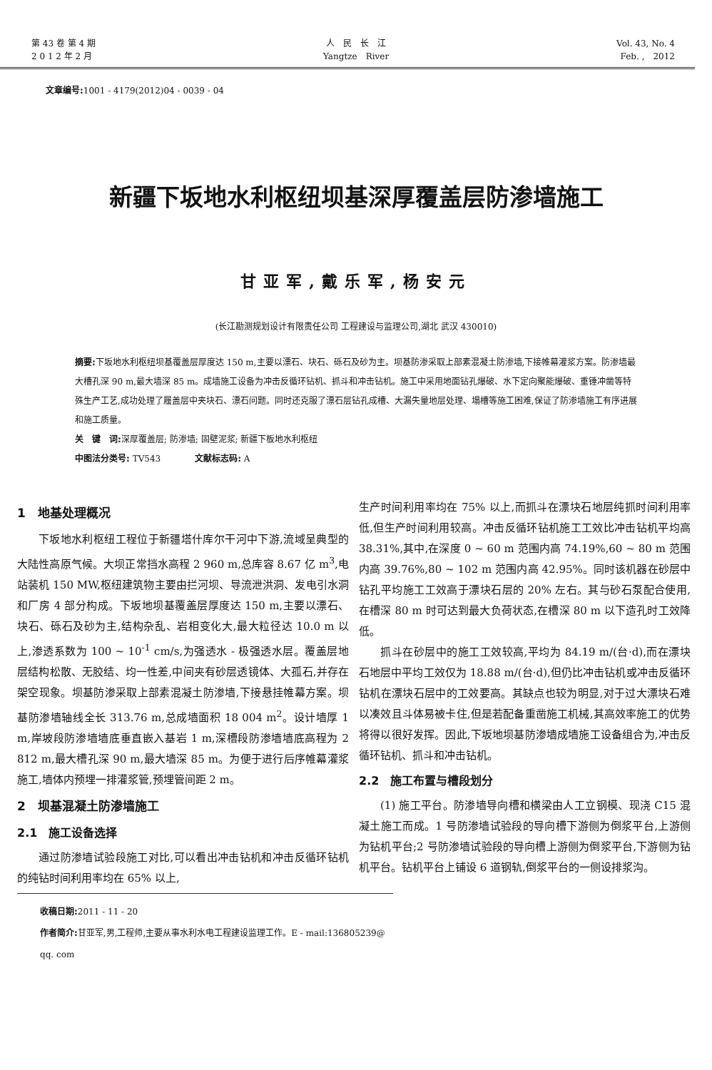第 43 卷 第 4 期
2 0 1 2 年 2 月
人　民　长　江
Yangtze　River
Vol. 43, No. 4
Feb. ,　2012
文章编号: 1001 - 4179(2012)04 - 0039 - 04
新疆下坂地水利枢纽坝基深厚覆盖层防渗墙施工
甘亚军,戴乐军,杨安元
(长江勘测规划设计有限责任公司 工程建设与监理公司,湖北 武汉 430010)
摘要: 下坂地水利枢纽坝基覆盖层厚度达 150 m,主要以漂石、块石、砾石及砂为主。坝基防渗采取上部素混凝土防渗墙,下接帷幕灌浆方案。防渗墙最大槽孔深 90 m,最大墙深 85 m。成墙施工设备为冲击反循环钻机、抓斗和冲击钻机。施工中采用地面钻孔爆破、水下定向聚能爆破、重锤冲凿等特殊生产工艺,成功处理了履盖层中夹块石、漂石问题。同时还克服了漂石层钻孔成槽、大漏失量地层处理、塌槽等施工困难,保证了防渗墙施工有序进展和施工质量。
关　键　词: 深厚覆盖层; 防渗墙; 固壁泥浆; 新疆下板地水利枢纽
中图法分类号: TV543　　　　文献标志码: A
1　地基处理概况
下坂地水利枢纽工程位于新疆塔什库尔干河中下游,流域呈典型的大陆性高原气候。大坝正常挡水高程 2 960 m,总库容 8.67 亿 m<sup>3</sup>,电站装机 150 MW,枢纽建筑物主要由拦河坝、导流泄洪洞、发电引水洞和厂房 4 部分构成。下坂地坝基覆盖层厚度达 150 m,主要以漂石、块石、砾石及砂为主,结构杂乱、岩相变化大,最大粒径达 10.0 m 以上,渗透系数为 100 ~ 10<sup>-1</sup> cm/s,为强透水 - 极强透水层。覆盖层地层结构松散、无胶结、均一性差,中间夹有砂层透镜体、大孤石,并存在架空现象。坝基防渗采取上部素混凝土防渗墙,下接悬挂帷幕方案。坝基防渗墙轴线全长 313.76 m,总成墙面积 18 004 m<sup>2</sup>。设计墙厚 1 m,岸坡段防渗墙墙底垂直嵌入基岩 1 m,深槽段防渗墙墙底高程为 2 812 m,最大槽孔深 90 m,最大墙深 85 m。为便于进行后序帷幕灌浆施工,墙体内预埋一排灌浆管,预埋管间距 2 m。
2　坝基混凝土防渗墙施工
2.1　施工设备选择
通过防渗墙试验段施工对比,可以看出冲击钻机和冲击反循环钻机的纯钻时间利用率均在 65% 以上,
生产时间利用率均在 75% 以上,而抓斗在漂块石地层纯抓时间利用率低,但生产时间利用较高。冲击反循环钻机施工工效比冲击钻机平均高 38.31%,其中,在深度 0 ~ 60 m 范围内高 74.19%,60 ~ 80 m 范围内高 39.76%,80 ~ 102 m 范围内高 42.95%。同时该机器在砂层中钻孔平均施工工效高于漂块石层的 20% 左右。其与砂石泵配合使用,在槽深 80 m 时可达到最大负荷状态,在槽深 80 m 以下造孔时工效降低。
抓斗在砂层中的施工工效较高,平均为 84.19 m/(台·d),而在漂块石地层中平均工效仅为 18.88 m/(台·d),但仍比冲击钻机或冲击反循环钻机在漂块石层中的工效要高。其缺点也较为明显,对于过大漂块石难以凑效且斗体易被卡住,但是若配备重凿施工机械,其高效率施工的优势将得以很好发挥。因此,下坂地坝基防渗墙成墙施工设备组合为,冲击反循环钻机、抓斗和冲击钻机。
2.2　施工布置与槽段划分
(1) 施工平台。防渗墙导向槽和横梁由人工立钢模、现浇 C15 混凝土施工而成。1 号防渗墙试验段的导向槽下游侧为倒浆平台,上游侧为钻机平台;2 号防渗墙试验段的导向槽上游侧为倒浆平台,下游侧为钻机平台。钻机平台上铺设 6 道钢轨,倒浆平台的一侧设排浆沟。
收稿日期: 2011 - 11 - 20
作者简介: 甘亚军,男,工程师,主要从事水利水电工程建设监理工作。E - mail:136805239@ qq. com